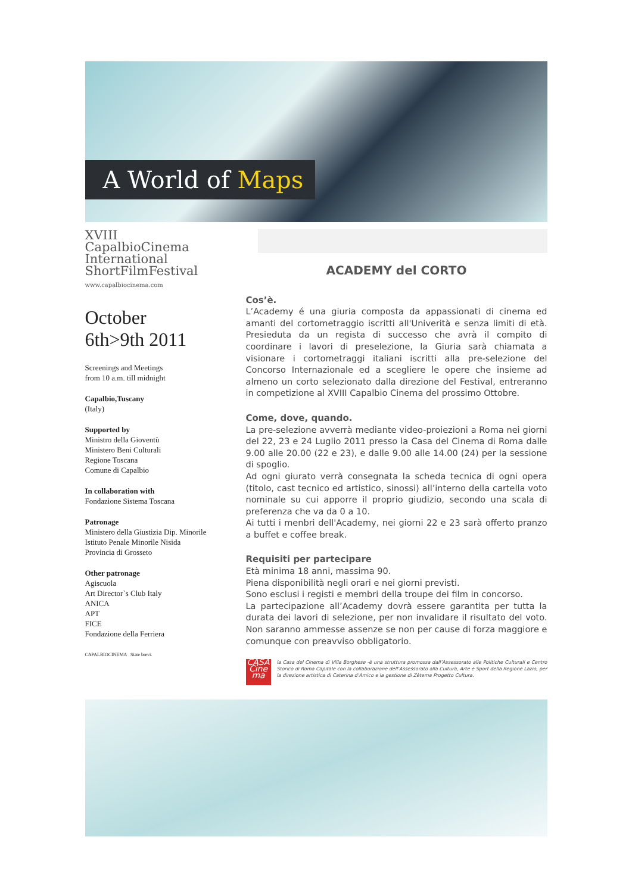A World of Maps
XVIII
CapalbioCinema
International
ShortFilmFestival
www.capalbiocinema.com
October
6th>9th 2011
Screenings and Meetings
from 10 a.m. till midnight
Capalbio,Tuscany
(Italy)
Supported by
Ministro della Gioventù
Ministero Beni Culturali
Regione Toscana
Comune di Capalbio
In collaboration with
Fondazione Sistema Toscana
Patronage
Ministero della Giustizia Dip. Minorile
Istituto Penale Minorile Nisida
Provincia di Grosseto
Other patronage
Agiscuola
Art Director`s Club Italy
ANICA
APT
FICE
Fondazione della Ferriera
CAPALBIOCINEMA Siate brevi.
ACADEMY del CORTO
Cos’è.
L’Academy é una giuria composta da appassionati di cinema ed amanti del cortometraggio iscritti all'Univerità e senza limiti di età. Presieduta da un regista di successo che avrà il compito di coordinare i lavori di preselezione, la Giuria sarà chiamata a visionare i cortometraggi italiani iscritti alla pre-selezione del Concorso Internazionale ed a scegliere le opere che insieme ad almeno un corto selezionato dalla direzione del Festival, entreranno in competizione al XVIII Capalbio Cinema del prossimo Ottobre.
Come, dove, quando.
La pre-selezione avverrà mediante video-proiezioni a Roma nei giorni del 22, 23 e 24 Luglio 2011 presso la Casa del Cinema di Roma dalle 9.00 alle 20.00 (22 e 23), e dalle 9.00 alle 14.00 (24) per la sessione di spoglio.
Ad ogni giurato verrà consegnata la scheda tecnica di ogni opera (titolo, cast tecnico ed artistico, sinossi) all’interno della cartella voto nominale su cui apporre il proprio giudizio, secondo una scala di preferenza che va da 0 a 10.
Ai tutti i menbri dell'Academy, nei giorni 22 e 23 sarà offerto pranzo a buffet e coffee break.
Requisiti per partecipare
Età minima 18 anni, massima 90.
Piena disponibilità negli orari e nei giorni previsti.
Sono esclusi i registi e membri della troupe dei film in concorso.
La partecipazione all’Academy dovrà essere garantita per tutta la durata dei lavori di selezione, per non invalidare il risultato del voto. Non saranno ammesse assenze se non per cause di forza maggiore e comunque con preavviso obbligatorio.
CASA Cine ma
la Casa del Cinema di Villa Borghese -è una struttura promossa dall’Assessorato alle Politiche Culturali e Centro Storico di Roma Capitale con la collaborazione dell’Assessorato alla Cultura, Arte e Sport della Regione Lazio, per la direzione artistica di Caterina d’Amico e la gestione di Zètema Progetto Cultura.